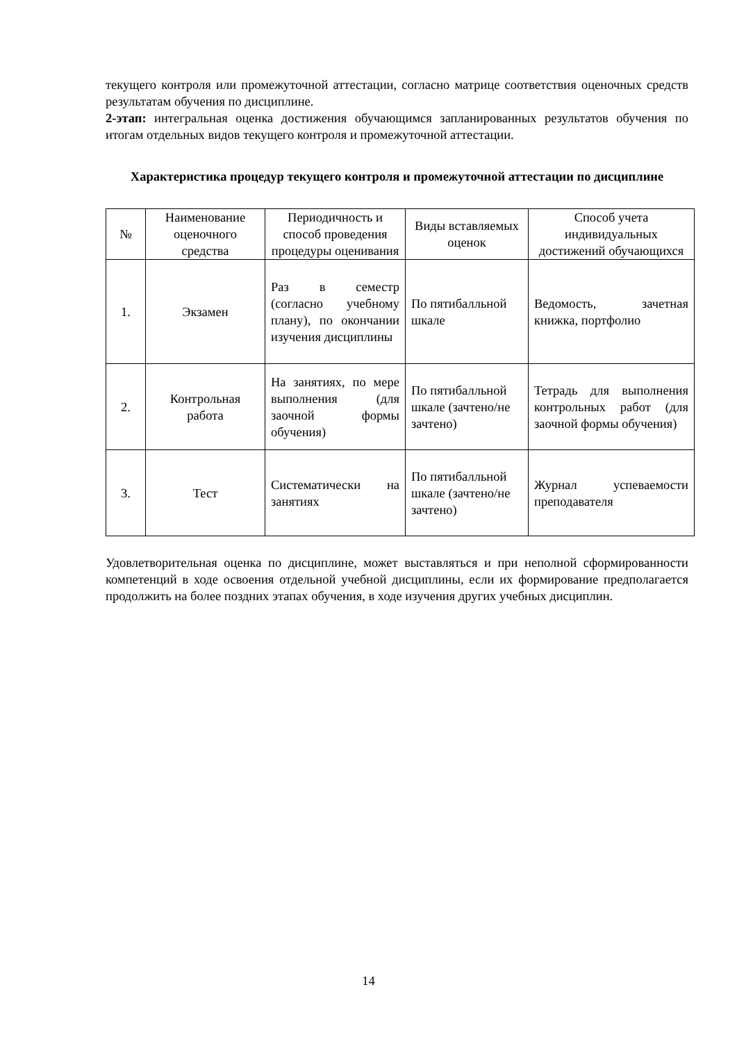текущего контроля или промежуточной аттестации, согласно матрице соответствия оценочных средств результатам обучения по дисциплине.
2-этап: интегральная оценка достижения обучающимся запланированных результатов обучения по итогам отдельных видов текущего контроля и промежуточной аттестации.
Характеристика процедур текущего контроля и промежуточной аттестации по дисциплине
| № | Наименование оценочного средства | Периодичность и способ проведения процедуры оценивания | Виды вставляемых оценок | Способ учета индивидуальных достижений обучающихся |
| --- | --- | --- | --- | --- |
| 1. | Экзамен | Раз в семестр (согласно учебному плану), по окончании изучения дисциплины | По пятибалльной шкале | Ведомость, зачетная книжка, портфолио |
| 2. | Контрольная работа | На занятиях, по мере выполнения (для заочной формы обучения) | По пятибалльной шкале (зачтено/не зачтено) | Тетрадь для выполнения контрольных работ (для заочной формы обучения) |
| 3. | Тест | Систематически на занятиях | По пятибалльной шкале (зачтено/не зачтено) | Журнал успеваемости преподавателя |
Удовлетворительная оценка по дисциплине, может выставляться и при неполной сформированности компетенций в ходе освоения отдельной учебной дисциплины, если их формирование предполагается продолжить на более поздних этапах обучения, в ходе изучения других учебных дисциплин.
14